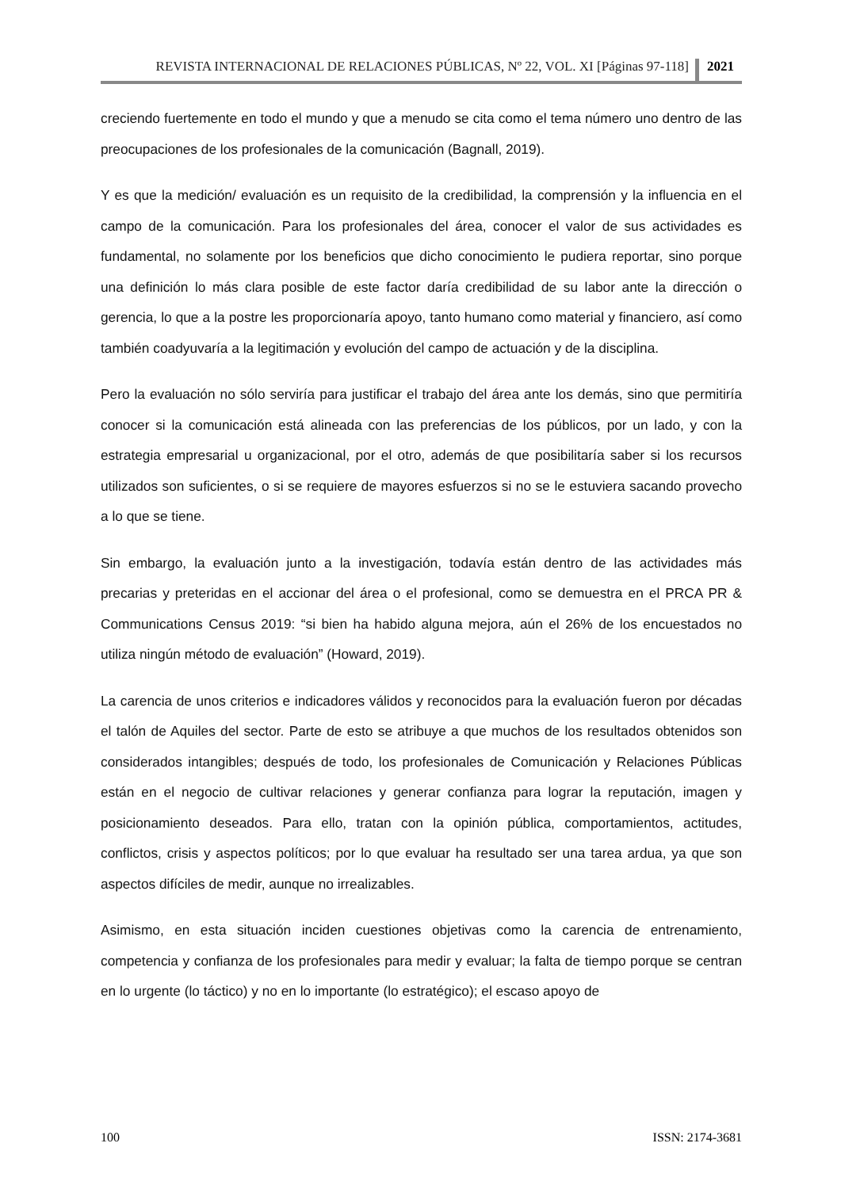REVISTA INTERNACIONAL DE RELACIONES PÚBLICAS, Nº 22, VOL. XI [Páginas 97-118] 2021
creciendo fuertemente en todo el mundo y que a menudo se cita como el tema número uno dentro de las preocupaciones de los profesionales de la comunicación (Bagnall, 2019).
Y es que la medición/ evaluación es un requisito de la credibilidad, la comprensión y la influencia en el campo de la comunicación. Para los profesionales del área, conocer el valor de sus actividades es fundamental, no solamente por los beneficios que dicho conocimiento le pudiera reportar, sino porque una definición lo más clara posible de este factor daría credibilidad de su labor ante la dirección o gerencia, lo que a la postre les proporcionaría apoyo, tanto humano como material y financiero, así como también coadyuvaría a la legitimación y evolución del campo de actuación y de la disciplina.
Pero la evaluación no sólo serviría para justificar el trabajo del área ante los demás, sino que permitiría conocer si la comunicación está alineada con las preferencias de los públicos, por un lado, y con la estrategia empresarial u organizacional, por el otro, además de que posibilitaría saber si los recursos utilizados son suficientes, o si se requiere de mayores esfuerzos si no se le estuviera sacando provecho a lo que se tiene.
Sin embargo, la evaluación junto a la investigación, todavía están dentro de las actividades más precarias y preteridas en el accionar del área o el profesional, como se demuestra en el PRCA PR & Communications Census 2019: “si bien ha habido alguna mejora, aún el 26% de los encuestados no utiliza ningún método de evaluación” (Howard, 2019).
La carencia de unos criterios e indicadores válidos y reconocidos para la evaluación fueron por décadas el talón de Aquiles del sector. Parte de esto se atribuye a que muchos de los resultados obtenidos son considerados intangibles; después de todo, los profesionales de Comunicación y Relaciones Públicas están en el negocio de cultivar relaciones y generar confianza para lograr la reputación, imagen y posicionamiento deseados. Para ello, tratan con la opinión pública, comportamientos, actitudes, conflictos, crisis y aspectos políticos; por lo que evaluar ha resultado ser una tarea ardua, ya que son aspectos difíciles de medir, aunque no irrealizables.
Asimismo, en esta situación inciden cuestiones objetivas como la carencia de entrenamiento, competencia y confianza de los profesionales para medir y evaluar; la falta de tiempo porque se centran en lo urgente (lo táctico) y no en lo importante (lo estratégico); el escaso apoyo de
100 ISSN: 2174-3681